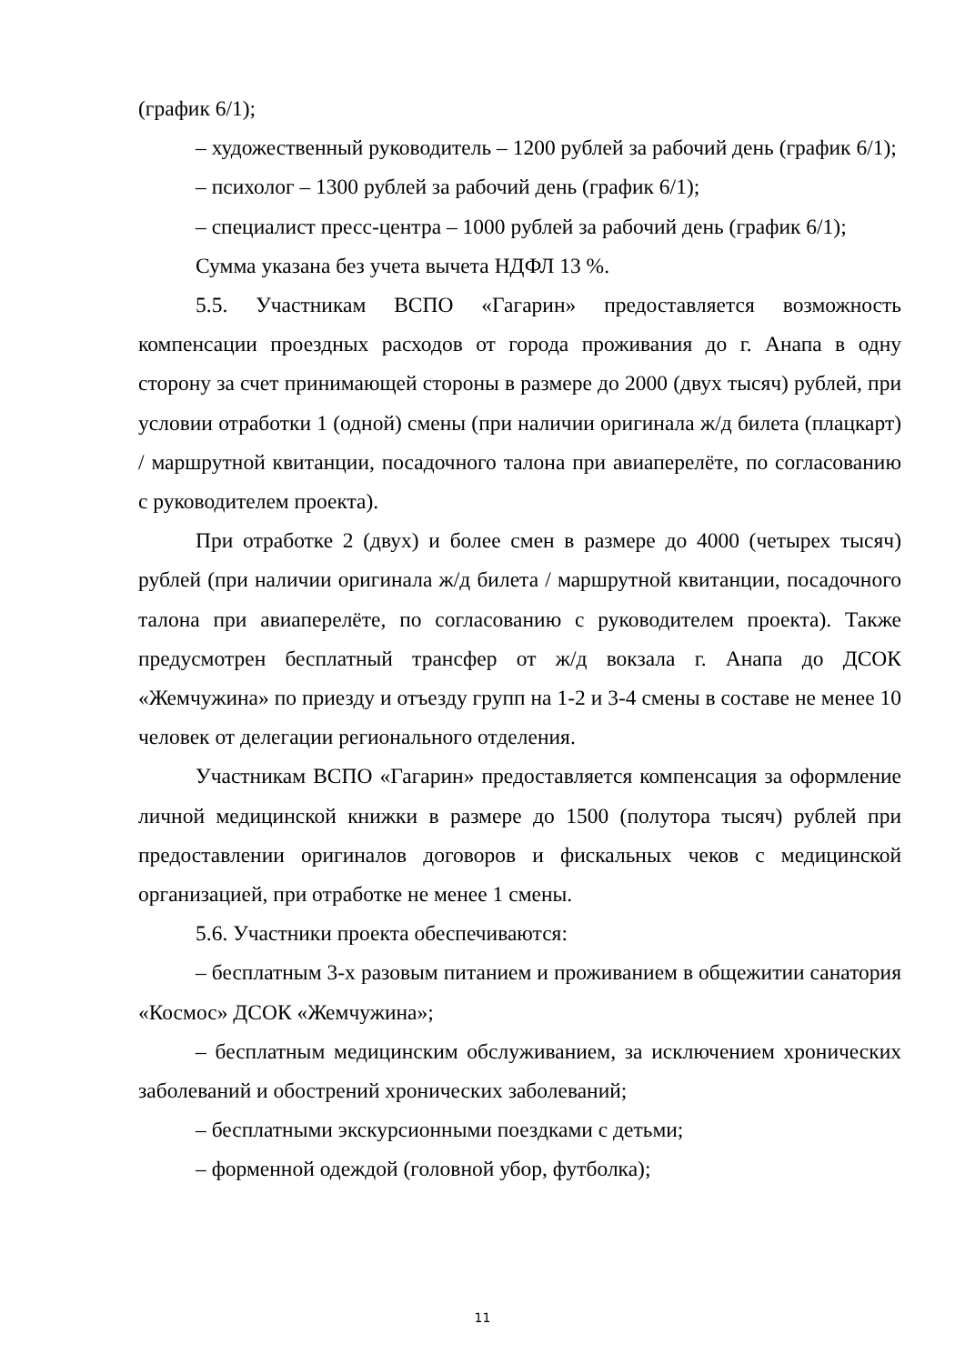(график 6/1);
– художественный руководитель – 1200 рублей за рабочий день (график 6/1);
– психолог – 1300 рублей за рабочий день (график 6/1);
– специалист пресс-центра – 1000 рублей за рабочий день (график 6/1);
Сумма указана без учета вычета НДФЛ 13 %.
5.5. Участникам ВСПО «Гагарин» предоставляется возможность компенсации проездных расходов от города проживания до г. Анапа в одну сторону за счет принимающей стороны в размере до 2000 (двух тысяч) рублей, при условии отработки 1 (одной) смены (при наличии оригинала ж/д билета (плацкарт) / маршрутной квитанции, посадочного талона при авиаперелёте, по согласованию с руководителем проекта).
При отработке 2 (двух) и более смен в размере до 4000 (четырех тысяч) рублей (при наличии оригинала ж/д билета / маршрутной квитанции, посадочного талона при авиаперелёте, по согласованию с руководителем проекта). Также предусмотрен бесплатный трансфер от ж/д вокзала г. Анапа до ДСОК «Жемчужина» по приезду и отъезду групп на 1-2 и 3-4 смены в составе не менее 10 человек от делегации регионального отделения.
Участникам ВСПО «Гагарин» предоставляется компенсация за оформление личной медицинской книжки в размере до 1500 (полутора тысяч) рублей при предоставлении оригиналов договоров и фискальных чеков с медицинской организацией, при отработке не менее 1 смены.
5.6. Участники проекта обеспечиваются:
– бесплатным 3-х разовым питанием и проживанием в общежитии санатория «Космос» ДСОК «Жемчужина»;
– бесплатным медицинским обслуживанием, за исключением хронических заболеваний и обострений хронических заболеваний;
– бесплатными экскурсионными поездками с детьми;
– форменной одеждой (головной убор, футболка);
11